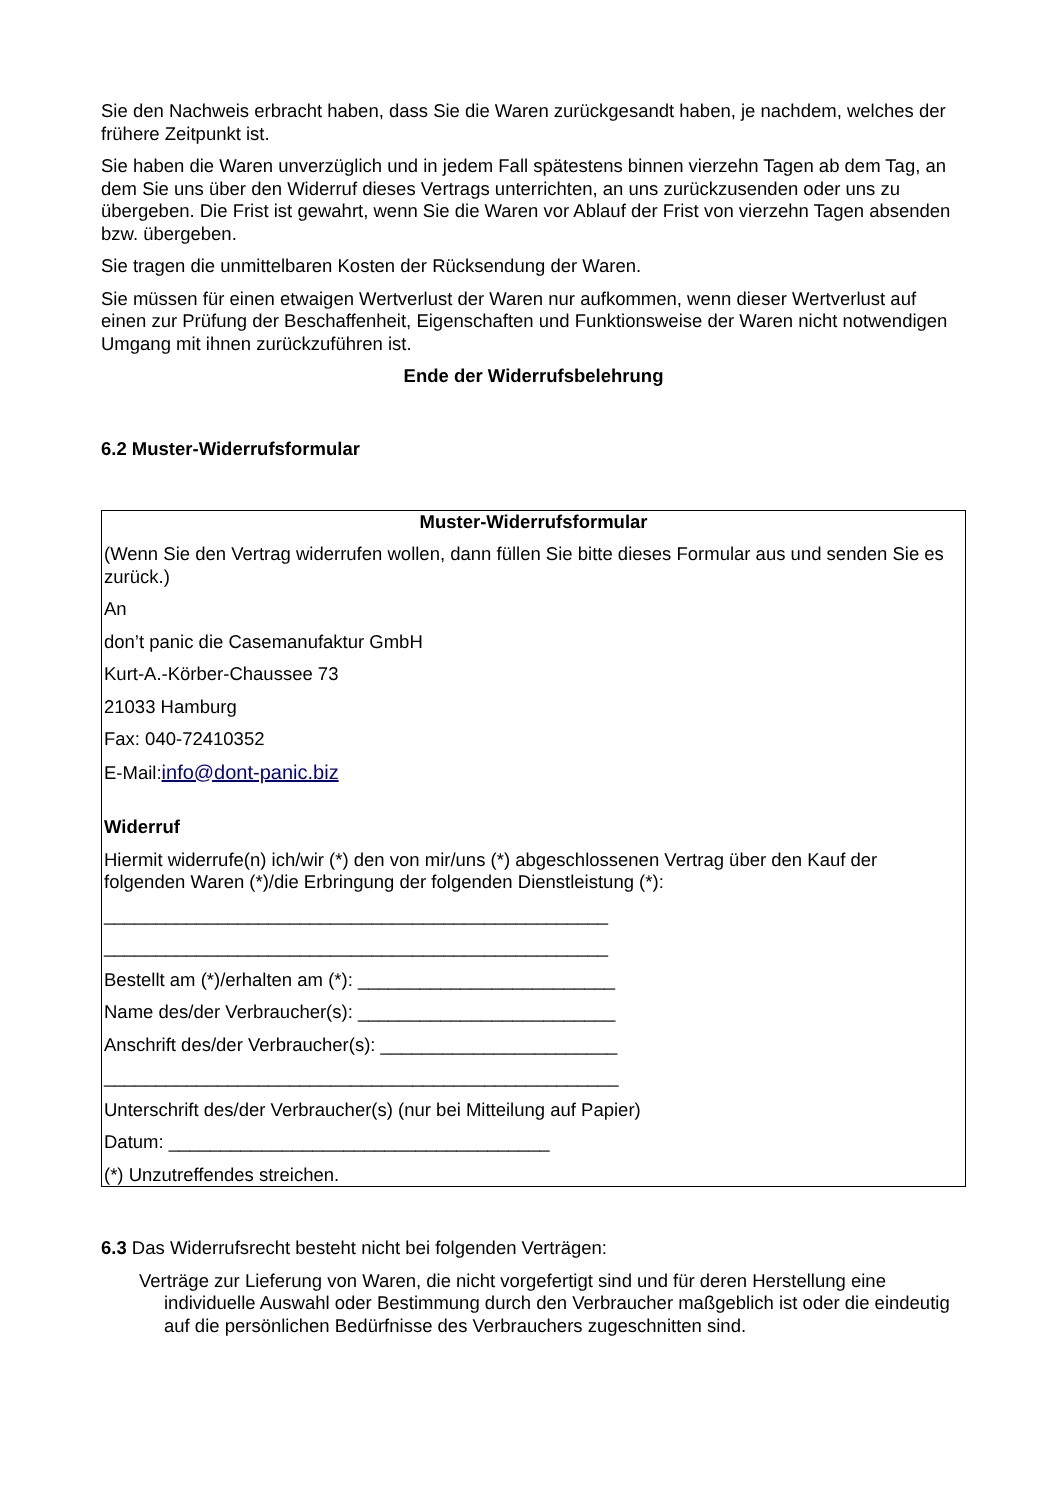Sie den Nachweis erbracht haben, dass Sie die Waren zurückgesandt haben, je nachdem, welches der frühere Zeitpunkt ist.
Sie haben die Waren unverzüglich und in jedem Fall spätestens binnen vierzehn Tagen ab dem Tag, an dem Sie uns über den Widerruf dieses Vertrags unterrichten, an uns zurückzusenden oder uns zu übergeben. Die Frist ist gewahrt, wenn Sie die Waren vor Ablauf der Frist von vierzehn Tagen absenden bzw. übergeben.
Sie tragen die unmittelbaren Kosten der Rücksendung der Waren.
Sie müssen für einen etwaigen Wertverlust der Waren nur aufkommen, wenn dieser Wertverlust auf einen zur Prüfung der Beschaffenheit, Eigenschaften und Funktionsweise der Waren nicht notwendigen Umgang mit ihnen zurückzuführen ist.
Ende der Widerrufsbelehrung
6.2 Muster-Widerrufsformular
Muster-Widerrufsformular
(Wenn Sie den Vertrag widerrufen wollen, dann füllen Sie bitte dieses Formular aus und senden Sie es zurück.)
An
don’t panic die Casemanufaktur GmbH
Kurt-A.-Körber-Chaussee 73
21033 Hamburg
Fax: 040-72410352
E-Mail:info@dont-panic.biz
Widerruf
Hiermit widerrufe(n) ich/wir (*) den von mir/uns (*) abgeschlossenen Vertrag über den Kauf der folgenden Waren (*)/die Erbringung der folgenden Dienstleistung (*):
_________________________________________________
_________________________________________________
Bestellt am (*)/erhalten am (*): _________________________
Name des/der Verbraucher(s): _________________________
Anschrift des/der Verbraucher(s): _______________________
__________________________________________________
Unterschrift des/der Verbraucher(s) (nur bei Mitteilung auf Papier)
Datum: _____________________________________
(*) Unzutreffendes streichen.
6.3 Das Widerrufsrecht besteht nicht bei folgenden Verträgen:
Verträge zur Lieferung von Waren, die nicht vorgefertigt sind und für deren Herstellung eine individuelle Auswahl oder Bestimmung durch den Verbraucher maßgeblich ist oder die eindeutig auf die persönlichen Bedürfnisse des Verbrauchers zugeschnitten sind.